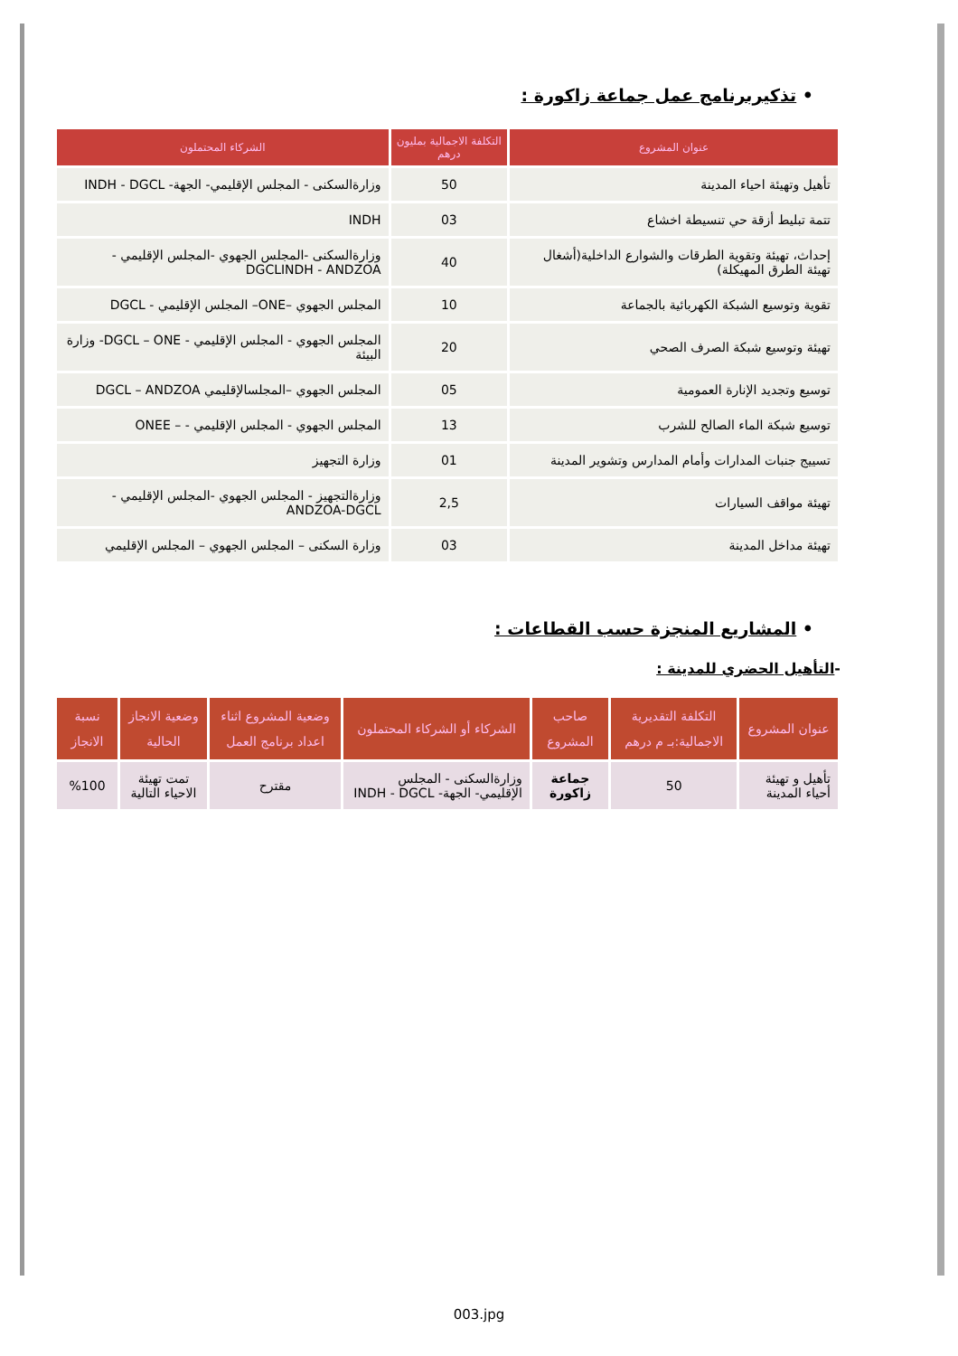• تذكيربرنامج عمل جماعة زاكورة :
| عنوان المشروع | التكلفة الاجمالية بمليون درهم | الشركاء المحتملون |
| --- | --- | --- |
| تأهيل وتهيئة احياء المدينة | 50 | وزارةالسكنى - المجلس الإقليمي- الجهة- INDH - DGCL |
| تتمة تبليط أزقة حي تنسيطة اخشاع | 03 | INDH |
| إحداث، تهيئة وتقوية الطرقات والشوارع الداخلية(أشغال تهيئة الطرق المهيكلة) | 40 | وزارةالسكنى -المجلس الجهوي -المجلس الإقليمي - DGCLINDH - ANDZOA |
| تقوية وتوسيع الشبكة الكهربائية بالجماعة | 10 | المجلس الجهوي –ONE– المجلس الإقليمي - DGCL |
| تهيئة وتوسيع شبكة الصرف الصحي | 20 | المجلس الجهوي - المجلس الإقليمي - DGCL – ONE- وزارة البيئة |
| توسيع وتجديد الإنارة العمومية | 05 | المجلس الجهوي –المجلسالإقليمي DGCL – ANDZOA |
| توسيع شبكة الماء الصالح للشرب | 13 | المجلس الجهوي - المجلس الإقليمي - – ONEE |
| تسييج جنبات المدارات وأمام المدارس وتشوير المدينة | 01 | وزارة التجهيز |
| تهيئة مواقف السيارات | 2,5 | وزارةالتجهيز - المجلس الجهوي -المجلس الإقليمي - ANDZOA-DGCL |
| تهيئة مداخل المدينة | 03 | وزارة السكنى – المجلس الجهوي – المجلس الإقليمي |
• المشاريع المنجزة حسب القطاعات :
-التأهيل الحضري للمدينة :
| عنوان المشروع | التكلفة التقديرية الاجمالية:بـ م درهم | صاحب المشروع | الشركاء أو الشركاء المحتملون | وضعية المشروع اثناء اعداد برنامج العمل | وضعية الانجاز الحالية | نسبة الانجاز |
| --- | --- | --- | --- | --- | --- | --- |
| تأهيل و تهيئة أحياء المدينة | 50 | جماعة زاكورة | وزارةالسكنى - المجلس الإقليمي- الجهة- INDH - DGCL | مقترح | تمت تهيئة الاحياء التالية | %100 |
003.jpg